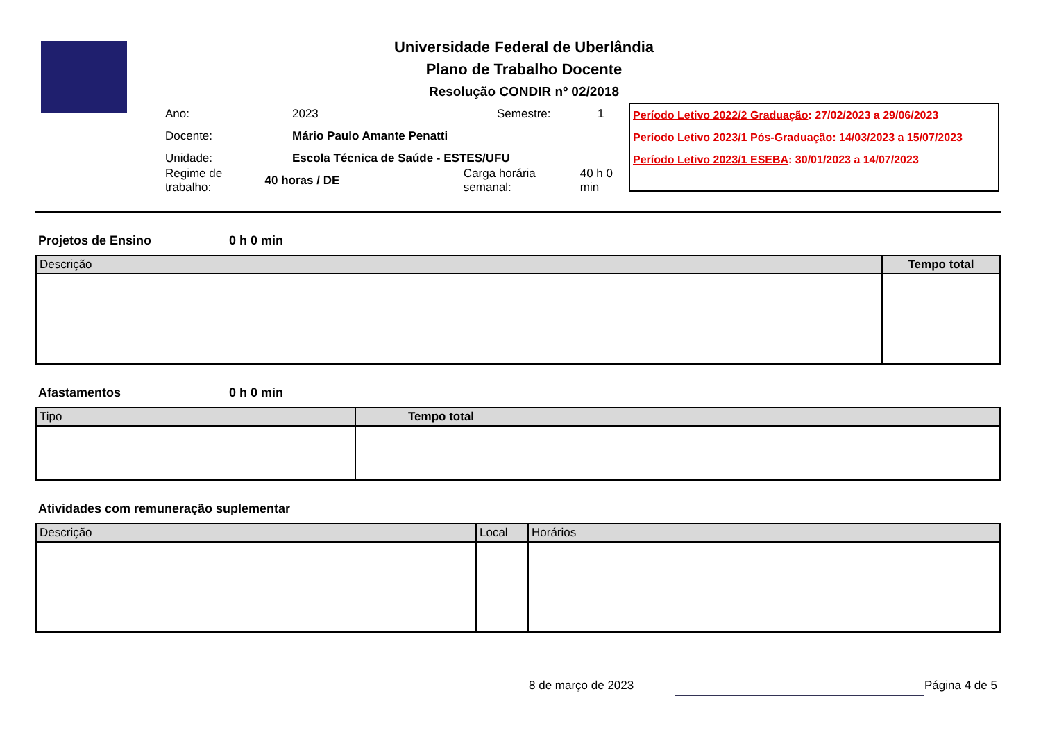Universidade Federal de Uberlândia
Plano de Trabalho Docente
Resolução CONDIR nº 02/2018
Ano: 2023 Semestre: 1
Docente: Mário Paulo Amante Penatti
Unidade: Escola Técnica de Saúde - ESTES/UFU
Regime de trabalho: 40 horas / DE Carga horária semanal: 40 h 0 min
Período Letivo 2022/2 Graduação: 27/02/2023 a 29/06/2023
Período Letivo 2023/1 Pós-Graduação: 14/03/2023 a 15/07/2023
Período Letivo 2023/1 ESEBA: 30/01/2023 a 14/07/2023
Projetos de Ensino 0 h 0 min
| Descrição | Tempo total |
| --- | --- |
Afastamentos 0 h 0 min
| Tipo | Tempo total |
| --- | --- |
Atividades com remuneração suplementar
| Descrição | Local | Horários |
| --- | --- | --- |
8 de março de 2023 Página 4 de 5